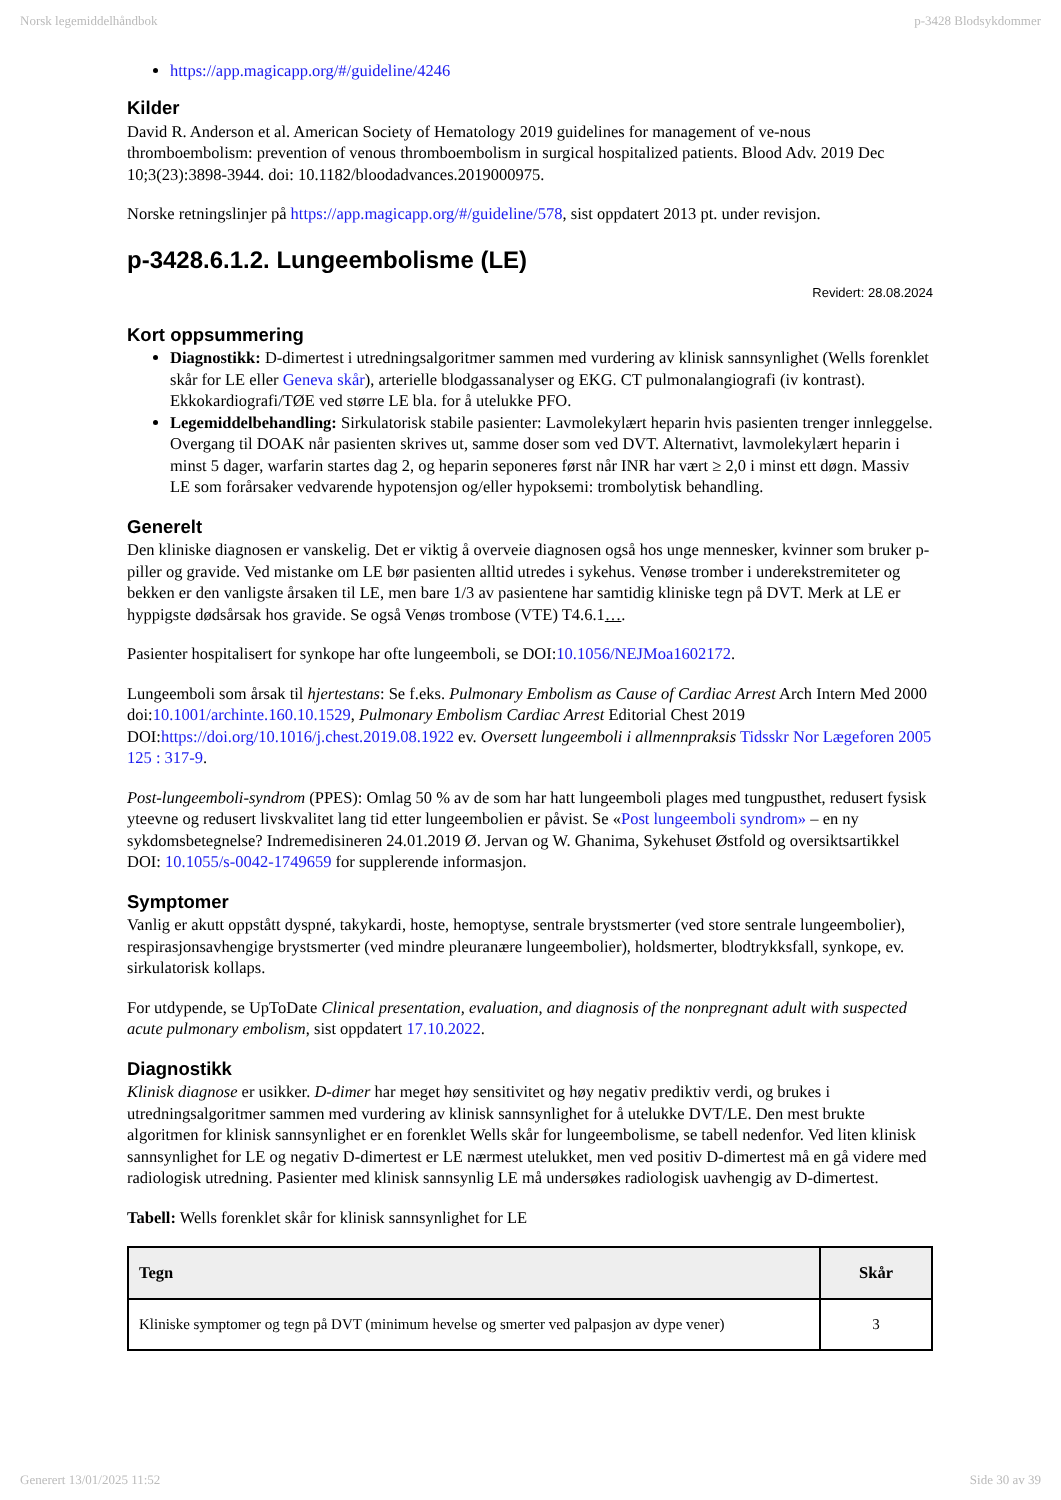Norsk legemiddelhåndbok p-3428 Blodsykdommer
https://app.magicapp.org/#/guideline/4246
Kilder
David R. Anderson et al. American Society of Hematology 2019 guidelines for management of ve-nous thromboembolism: prevention of venous thromboembolism in surgical hospitalized patients. Blood Adv. 2019 Dec 10;3(23):3898-3944. doi: 10.1182/bloodadvances.2019000975.
Norske retningslinjer på https://app.magicapp.org/#/guideline/578, sist oppdatert 2013 pt. under revisjon.
p-3428.6.1.2. Lungeembolisme (LE)
Revidert: 28.08.2024
Kort oppsummering
Diagnostikk: D-dimertest i utredningsalgoritmer sammen med vurdering av klinisk sannsynlighet (Wells forenklet skår for LE eller Geneva skår), arterielle blodgassanalyser og EKG. CT pulmonalangiografi (iv kontrast). Ekkokardiografi/TØE ved større LE bla. for å utelukke PFO.
Legemiddelbehandling: Sirkulatorisk stabile pasienter: Lavmolekylært heparin hvis pasienten trenger innleggelse. Overgang til DOAK når pasienten skrives ut, samme doser som ved DVT. Alternativt, lavmolekylært heparin i minst 5 dager, warfarin startes dag 2, og heparin seponeres først når INR har vært ≥ 2,0 i minst ett døgn. Massiv LE som forårsaker vedvarende hypotensjon og/eller hypoksemi: trombolytisk behandling.
Generelt
Den kliniske diagnosen er vanskelig. Det er viktig å overveie diagnosen også hos unge mennesker, kvinner som bruker p-piller og gravide. Ved mistanke om LE bør pasienten alltid utredes i sykehus. Venøse tromber i underekstremiteter og bekken er den vanligste årsaken til LE, men bare 1/3 av pasientene har samtidig kliniske tegn på DVT. Merk at LE er hyppigste dødsårsak hos gravide. Se også Venøs trombose (VTE) T4.6.1….
Pasienter hospitalisert for synkope har ofte lungeemboli, se DOI:10.1056/NEJMoa1602172.
Lungeemboli som årsak til hjertestans: Se f.eks. Pulmonary Embolism as Cause of Cardiac Arrest Arch Intern Med 2000 doi:10.1001/archinte.160.10.1529, Pulmonary Embolism Cardiac Arrest Editorial Chest 2019 DOI:https://doi.org/10.1016/j.chest.2019.08.1922 ev. Oversett lungeemboli i allmennpraksis Tidsskr Nor Lægeforen 2005 125 : 317-9.
Post-lungeemboli-syndrom (PPES): Omlag 50 % av de som har hatt lungeemboli plages med tungpusthet, redusert fysisk yteevne og redusert livskvalitet lang tid etter lungeembolien er påvist. Se «Post lungeemboli syndrom» – en ny sykdomsbetegnelse? Indremedisineren 24.01.2019 Ø. Jervan og W. Ghanima, Sykehuset Østfold og oversiktsartikkel DOI: 10.1055/s-0042-1749659 for supplerende informasjon.
Symptomer
Vanlig er akutt oppstått dyspné, takykardi, hoste, hemoptyse, sentrale brystsmerter (ved store sentrale lungeembolier), respirasjonsavhengige brystsmerter (ved mindre pleuranære lungeembolier), holdsmerter, blodtrykksfall, synkope, ev. sirkulatorisk kollaps.
For utdypende, se UpToDate Clinical presentation, evaluation, and diagnosis of the nonpregnant adult with suspected acute pulmonary embolism, sist oppdatert 17.10.2022.
Diagnostikk
Klinisk diagnose er usikker. D-dimer har meget høy sensitivitet og høy negativ prediktiv verdi, og brukes i utredningsalgoritmer sammen med vurdering av klinisk sannsynlighet for å utelukke DVT/LE. Den mest brukte algoritmen for klinisk sannsynlighet er en forenklet Wells skår for lungeembolisme, se tabell nedenfor. Ved liten klinisk sannsynlighet for LE og negativ D-dimertest er LE nærmest utelukket, men ved positiv D-dimertest må en gå videre med radiologisk utredning. Pasienter med klinisk sannsynlig LE må undersøkes radiologisk uavhengig av D-dimertest.
Tabell: Wells forenklet skår for klinisk sannsynlighet for LE
| Tegn | Skår |
| --- | --- |
| Kliniske symptomer og tegn på DVT (minimum hevelse og smerter ved palpasjon av dype vener) | 3 |
Generert 13/01/2025 11:52 Side 30 av 39